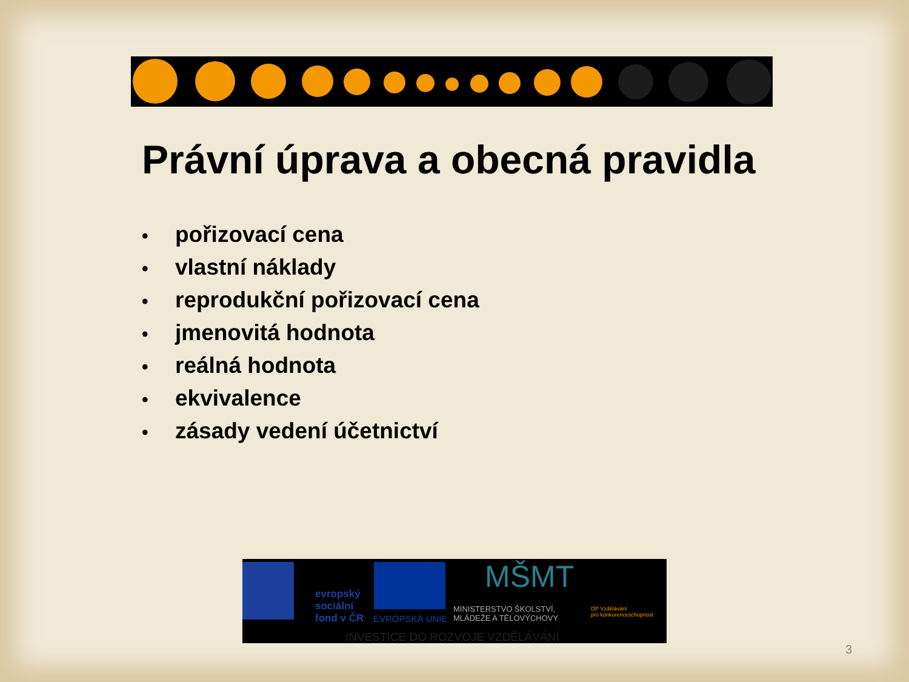Právní úprava a obecná pravidla
• pořizovací cena
• vlastní náklady
• reprodukční pořizovací cena
• jmenovitá hodnota
• reálná hodnota
• ekvivalence
• zásady vedení účetnictví
evropský
sociální
fond v ČR
EVROPSKÁ UNIE
MŠMT
MINISTERSTVO ŠKOLSTVÍ,
MLÁDEŽE A TĚLOVÝCHOVY
OP Vzdělávání
pro konkurenceschopnost
INVESTICE DO ROZVOJE VZDĚLÁVÁNÍ
3